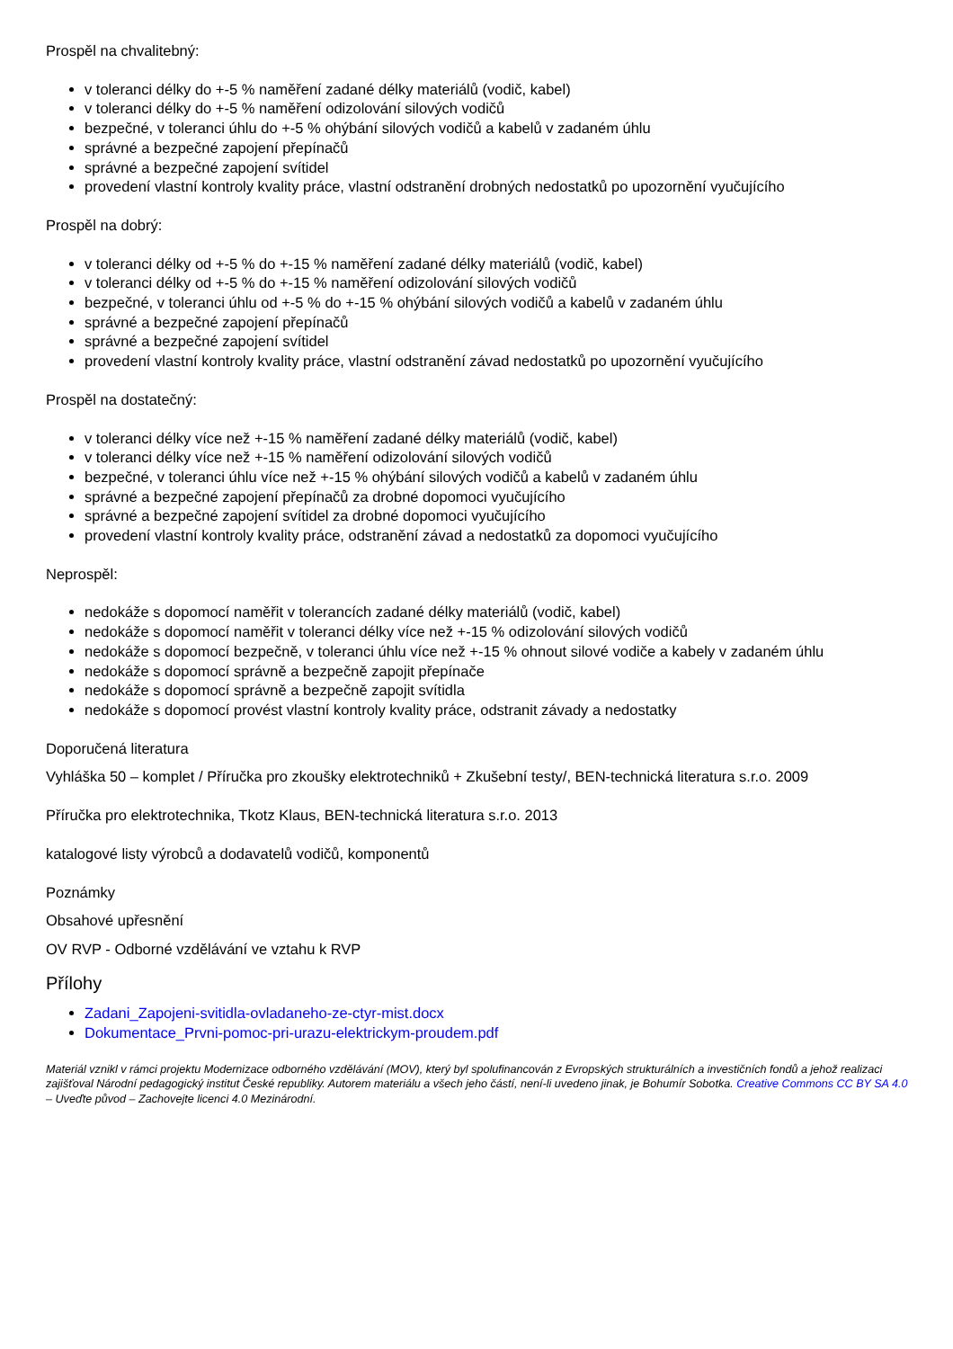Prospěl na chvalitebný:
v toleranci délky do +-5 % naměření zadané délky materiálů (vodič, kabel)
v toleranci délky do +-5 % naměření odizolování silových vodičů
bezpečné, v toleranci úhlu do +-5 % ohýbání silových vodičů a kabelů v zadaném úhlu
správné a bezpečné zapojení přepínačů
správné a bezpečné zapojení svítidel
provedení vlastní kontroly kvality práce, vlastní odstranění drobných nedostatků po upozornění vyučujícího
Prospěl na dobrý:
v toleranci délky od +-5 % do +-15 % naměření zadané délky materiálů (vodič, kabel)
v toleranci délky od +-5 % do +-15 % naměření odizolování silových vodičů
bezpečné, v toleranci úhlu od +-5 % do +-15 % ohýbání silových vodičů a kabelů v zadaném úhlu
správné a bezpečné zapojení přepínačů
správné a bezpečné zapojení svítidel
provedení vlastní kontroly kvality práce, vlastní odstranění závad nedostatků po upozornění vyučujícího
Prospěl na dostatečný:
v toleranci délky více než +-15 % naměření zadané délky materiálů (vodič, kabel)
v toleranci délky více než +-15 % naměření odizolování silových vodičů
bezpečné, v toleranci úhlu více než +-15 % ohýbání silových vodičů a kabelů v zadaném úhlu
správné a bezpečné zapojení přepínačů za drobné dopomoci vyučujícího
správné a bezpečné zapojení svítidel za drobné dopomoci vyučujícího
provedení vlastní kontroly kvality práce, odstranění závad a nedostatků za dopomoci vyučujícího
Neprospěl:
nedokáže s dopomocí naměřit v tolerancích zadané délky materiálů (vodič, kabel)
nedokáže s dopomocí naměřit v toleranci délky více než +-15 % odizolování silových vodičů
nedokáže s dopomocí bezpečně, v toleranci úhlu více než +-15 % ohnout silové vodiče a kabely v zadaném úhlu
nedokáže s dopomocí správně a bezpečně zapojit přepínače
nedokáže s dopomocí správně a bezpečně zapojit svítidla
nedokáže s dopomocí provést vlastní kontroly kvality práce, odstranit závady a nedostatky
Doporučená literatura
Vyhláška 50 – komplet / Příručka pro zkoušky elektrotechniků + Zkušební testy/, BEN-technická literatura s.r.o. 2009
Příručka pro elektrotechnika, Tkotz Klaus, BEN-technická literatura s.r.o. 2013
katalogové listy výrobců a dodavatelů vodičů, komponentů
Poznámky
Obsahové upřesnění
OV RVP - Odborné vzdělávání ve vztahu k RVP
Přílohy
Zadani_Zapojeni-svitidla-ovladaneho-ze-ctyr-mist.docx
Dokumentace_Prvni-pomoc-pri-urazu-elektrickym-proudem.pdf
Materiál vznikl v rámci projektu Modernizace odborného vzdělávání (MOV), který byl spolufinancován z Evropských strukturálních a investičních fondů a jehož realizaci zajišťoval Národní pedagogický institut České republiky. Autorem materiálu a všech jeho částí, není-li uvedeno jinak, je Bohumír Sobotka. Creative Commons CC BY SA 4.0 – Uveďte původ – Zachovejte licenci 4.0 Mezinárodní.